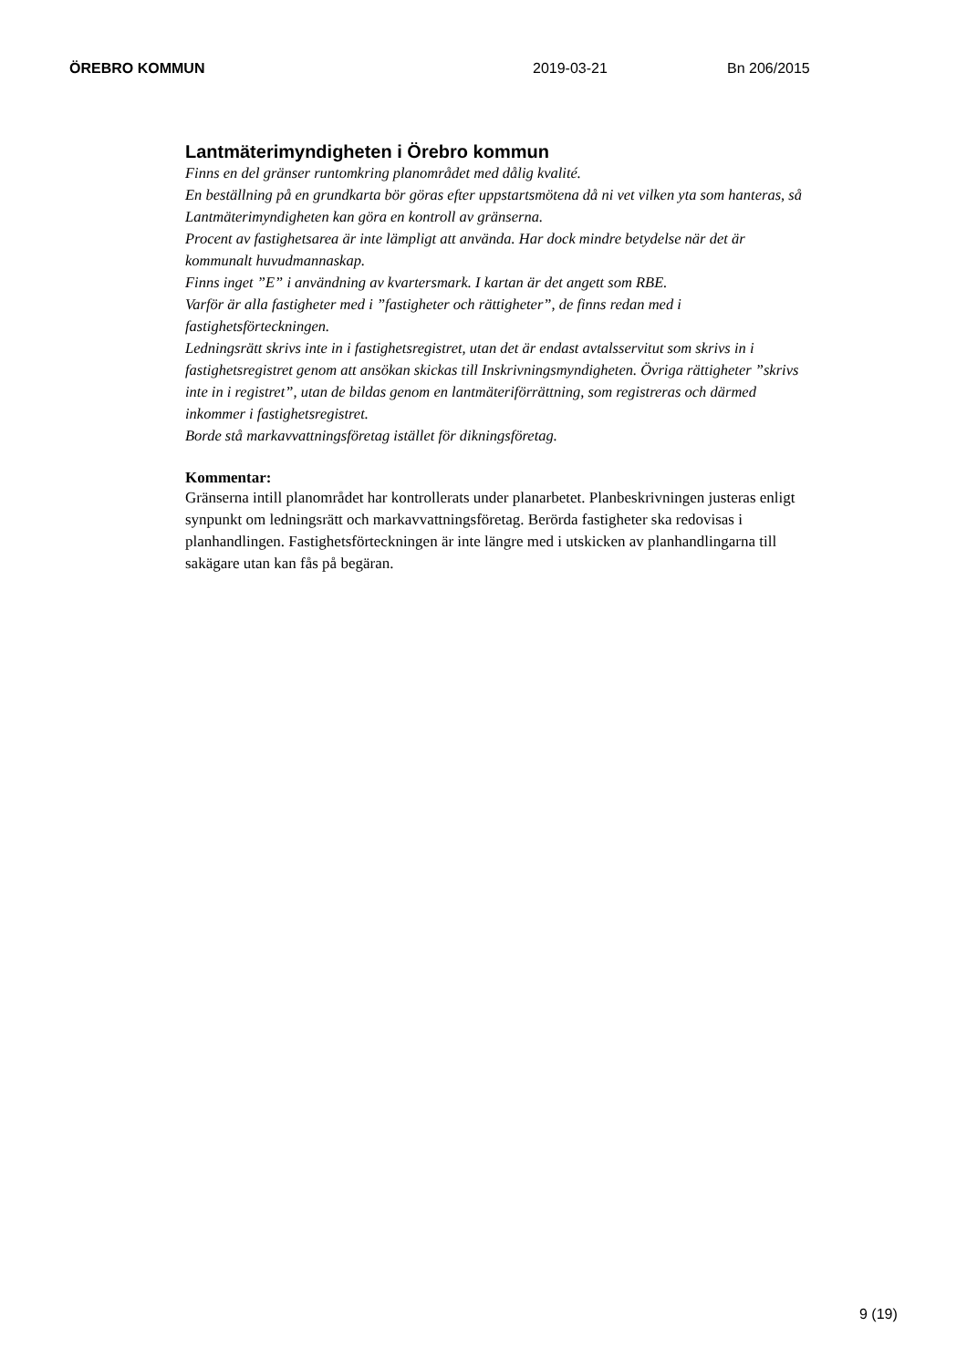ÖREBRO KOMMUN 2019-03-21 Bn 206/2015
Lantmäterimyndigheten i Örebro kommun
Finns en del gränser runtomkring planområdet med dålig kvalité.
En beställning på en grundkarta bör göras efter uppstartsmötena då ni vet vilken yta som hanteras, så Lantmäterimyndigheten kan göra en kontroll av gränserna.
Procent av fastighetsarea är inte lämpligt att använda. Har dock mindre betydelse när det är kommunalt huvudmannaskap.
Finns inget ”E” i användning av kvartersmark. I kartan är det angett som RBE.
Varför är alla fastigheter med i ”fastigheter och rättigheter”, de finns redan med i fastighetsförteckningen.
Ledningsrätt skrivs inte in i fastighetsregistret, utan det är endast avtalsservitut som skrivs in i fastighetsregistret genom att ansökan skickas till Inskrivningsmyndigheten. Övriga rättigheter ”skrivs inte in i registret”, utan de bildas genom en lantmäteriförrättning, som registreras och därmed inkommer i fastighetsregistret.
Borde stå markavvattningsföretag istället för dikningsföretag.
Kommentar:
Gränserna intill planområdet har kontrollerats under planarbetet. Planbeskrivningen justeras enligt synpunkt om ledningsrätt och markavvattningsföretag. Berörda fastigheter ska redovisas i planhandlingen. Fastighetsförteckningen är inte längre med i utskicken av planhandlingarna till sakägare utan kan fås på begäran.
9 (19)